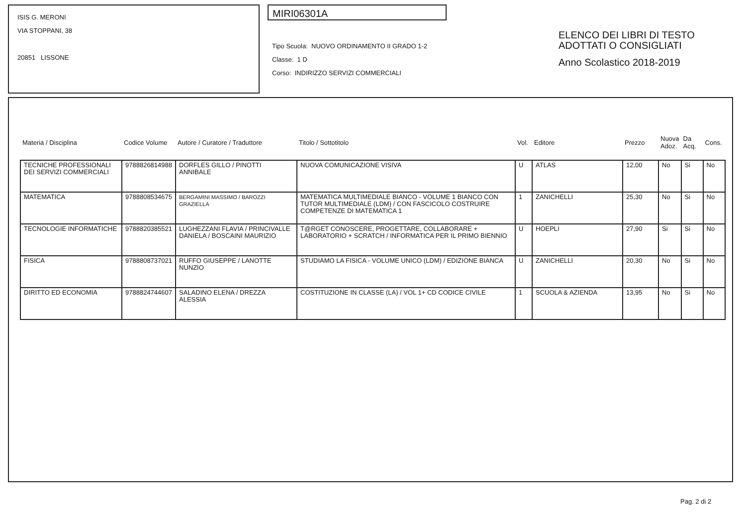ISIS G. MERONI
VIA STOPPANI, 38
20851 LISSONE
MIRI06301A
Tipo Scuola: NUOVO ORDINAMENTO II GRADO 1-2
Classe: 1 D
Corso: INDIRIZZO SERVIZI COMMERCIALI
ELENCO DEI LIBRI DI TESTO
ADOTTATI O CONSIGLIATI
Anno Scolastico 2018-2019
| Materia / Disciplina | Codice Volume | Autore / Curatore / Traduttore | Titolo / Sottotitolo | Vol. | Editore | Prezzo | Nuova Adoz. | Da Acq. | Cons. |
| --- | --- | --- | --- | --- | --- | --- | --- | --- | --- |
| TECNICHE PROFESSIONALI DEI SERVIZI COMMERCIALI | 9788826814988 | DORFLES GILLO / PINOTTI ANNIBALE | NUOVA COMUNICAZIONE VISIVA | U | ATLAS | 12,00 | No | Si | No |
| MATEMATICA | 9788808534675 | BERGAMINI MASSIMO / BAROZZI GRAZIELLA | MATEMATICA MULTIMEDIALE BIANCO - VOLUME 1 BIANCO CON TUTOR MULTIMEDIALE (LDM) / CON FASCICOLO COSTRUIRE COMPETENZE DI MATEMATICA 1 | 1 | ZANICHELLI | 25,30 | No | Si | No |
| TECNOLOGIE INFORMATICHE | 9788820385521 | LUGHEZZANI FLAVIA / PRINCIVALLE DANIELA / BOSCAINI MAURIZIO | T@RGET CONOSCERE, PROGETTARE, COLLABORARE + LABORATORIO + SCRATCH / INFORMATICA PER IL PRIMO BIENNIO | U | HOEPLI | 27,90 | Si | Si | No |
| FISICA | 9788808737021 | RUFFO GIUSEPPE / LANOTTE NUNZIO | STUDIAMO LA FISICA - VOLUME UNICO (LDM) / EDIZIONE BIANCA | U | ZANICHELLI | 20,30 | No | Si | No |
| DIRITTO ED ECONOMIA | 9788824744607 | SALADINO ELENA / DREZZA ALESSIA | COSTITUZIONE IN CLASSE (LA) / VOL 1+ CD CODICE CIVILE | 1 | SCUOLA & AZIENDA | 13,95 | No | Si | No |
Pag. 2 di 2